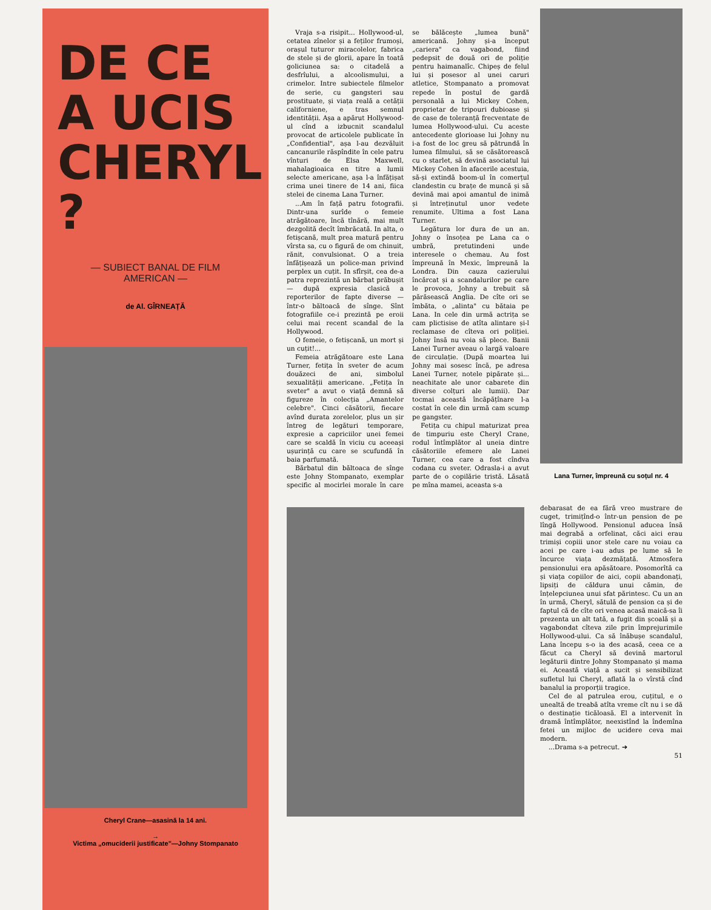DE CE
A UCIS
CHERYL ?
— SUBIECT BANAL DE FILM
AMERICAN —
de Al. GÎRNEAȚĂ
Cheryl Crane—asasină la 14 ani.
→
Victima „omuciderii justificate"—Johny Stompanato
Vraja s-a risipit... Hollywood-ul, cetatea zînelor și a feților frumoși, orașul tuturor miracolelor, fabrica de stele și de glorii, apare în toată goliciunea sa: o citadelă a desfrîului, a alcoolismului, a crimelor. Intre subiectele filmelor de serie, cu gangsteri sau prostituate, și viața reală a cetății californiene, e tras semnul identității. Așa a apărut Hollywood-ul cînd a izbucnit scandalul provocat de articolele publicate în „Confidential", așa l-au dezvăluit cancanurile răspîndite în cele patru vînturi de Elsa Maxwell, mahalagioaica en titre a lumii selecte americane, așa l-a înfățișat crima unei tinere de 14 ani, fiica stelei de cinema Lana Turner.
...Am în față patru fotografii. Dintr-una surîde o femeie atrăgătoare, încă tînără, mai mult dezgolită decît îmbrăcată. In alta, o fetișcană, mult prea matură pentru vîrsta sa, cu o figură de om chinuit, rănit, convulsionat. O a treia înfățișează un police-man privind perplex un cuțit. In sfîrșit, cea de-a patra reprezintă un bărbat prăbușit — după expresia clasică a reporterilor de fapte diverse — într-o băltoacă de sînge. Sînt fotografiile ce-i prezintă pe eroii celui mai recent scandal de la Hollywood.
O femeie, o fetișcană, un mort și un cuțit!...
Femeia atrăgătoare este Lana Turner, fetița în sveter de acum douăzeci de ani, simbolul sexualității americane. „Fetița în sveter" a avut o viață demnă să figureze în colecția „Amantelor celebre". Cinci căsătorii, fiecare avînd durata zorelelor, plus un șir întreg de legături temporare, expresie a capriciilor unei femei care se scaldă în viciu cu aceeași ușurință cu care se scufundă în baia parfumată.
Bărbatul din băltoaca de sînge este Johny Stompanato, exemplar specific al mocirlei morale în care se bălăcește „lumea bună" americană. Johny și-a început „cariera" ca vagabond, fiind pedepsit de două ori de poliție pentru haimanalîc. Chipeș de felul lui și posesor al unei caruri atletice, Stompanato a promovat repede în postul de gardă personală a lui Mickey Cohen, proprietar de tripouri dubioase și de case de toleranță frecventate de lumea Hollywood-ului. Cu aceste antecedente glorioase lui Johny nu i-a fost de loc greu să pătrundă în lumea filmului, să se căsătorească cu o starlet, să devină asociatul lui Mickey Cohen în afacerile acestuia, să-și extindă boom-ul în comerțul clandestin cu brațe de muncă și să devină mai apoi amantul de inimă și întreținutul unor vedete renumite. Ultima a fost Lana Turner.
Legătura lor dura de un an. Johny o însoțea pe Lana ca o umbră, pretutindeni unde interesele o chemau. Au fost împreună în Mexic, împreună la Londra. Din cauza cazierului încărcat și a scandalurilor pe care le provoca, Johny a trebuit să părăsească Anglia. De cîte ori se îmbăta, o „alinta" cu bătaia pe Lana. In cele din urmă actrița se cam plictisise de atîta alintare și-l reclamase de cîteva ori poliției. Johny însă nu voia să plece. Banii Lanei Turner aveau o largă valoare de circulație. (După moartea lui Johny mai sosesc încă, pe adresa Lanei Turner, notele pipărate și... neachitate ale unor cabarete din diverse colțuri ale lumii). Dar tocmai această încăpățînare l-a costat în cele din urmă cam scump pe gangster.
Fetița cu chipul maturizat prea de timpuriu este Cheryl Crane, rodul întîmplător al uneia dintre căsătoriile efemere ale Lanei Turner, cea care a fost cîndva codana cu sveter. Odrasla-i a avut parte de o copilărie tristă. Lăsată pe mîna mamei, aceasta s-a
Lana Turner, împreună cu soțul nr. 4
debarasat de ea fără vreo mustrare de cuget, trimițînd-o într-un pension de pe lîngă Hollywood. Pensionul aducea însă mai degrabă a orfelinat, căci aici erau trimiși copiii unor stele care nu voiau ca acei pe care i-au adus pe lume să le încurce viața dezmățată. Atmosfera pensionului era apăsătoare. Posomorîtă ca și viața copiilor de aici, copii abandonați, lipsiți de căldura unui cămin, de înțelepciunea unui sfat părintesc. Cu un an în urmă, Cheryl, sătulă de pension ca și de faptul că de cîte ori venea acasă maică-sa îi prezenta un alt tată, a fugit din școală și a vagabondat cîteva zile prin împrejurimile Hollywood-ului. Ca să înăbușe scandalul, Lana începu s-o ia des acasă, ceea ce a făcut ca Cheryl să devină martorul legăturii dintre Johny Stompanato și mama ei. Această viață a sucit și sensibilizat sufletul lui Cheryl, aflată la o vîrstă cînd banalul ia proporții tragice.
Cel de al patrulea erou, cuțitul, e o unealtă de treabă atîta vreme cît nu i se dă o destinație ticăloasă. El a intervenit în dramă întîmplător, neexistînd la îndemîna fetei un mijloc de ucidere ceva mai modern.
...Drama s-a petrecut. ➔
51